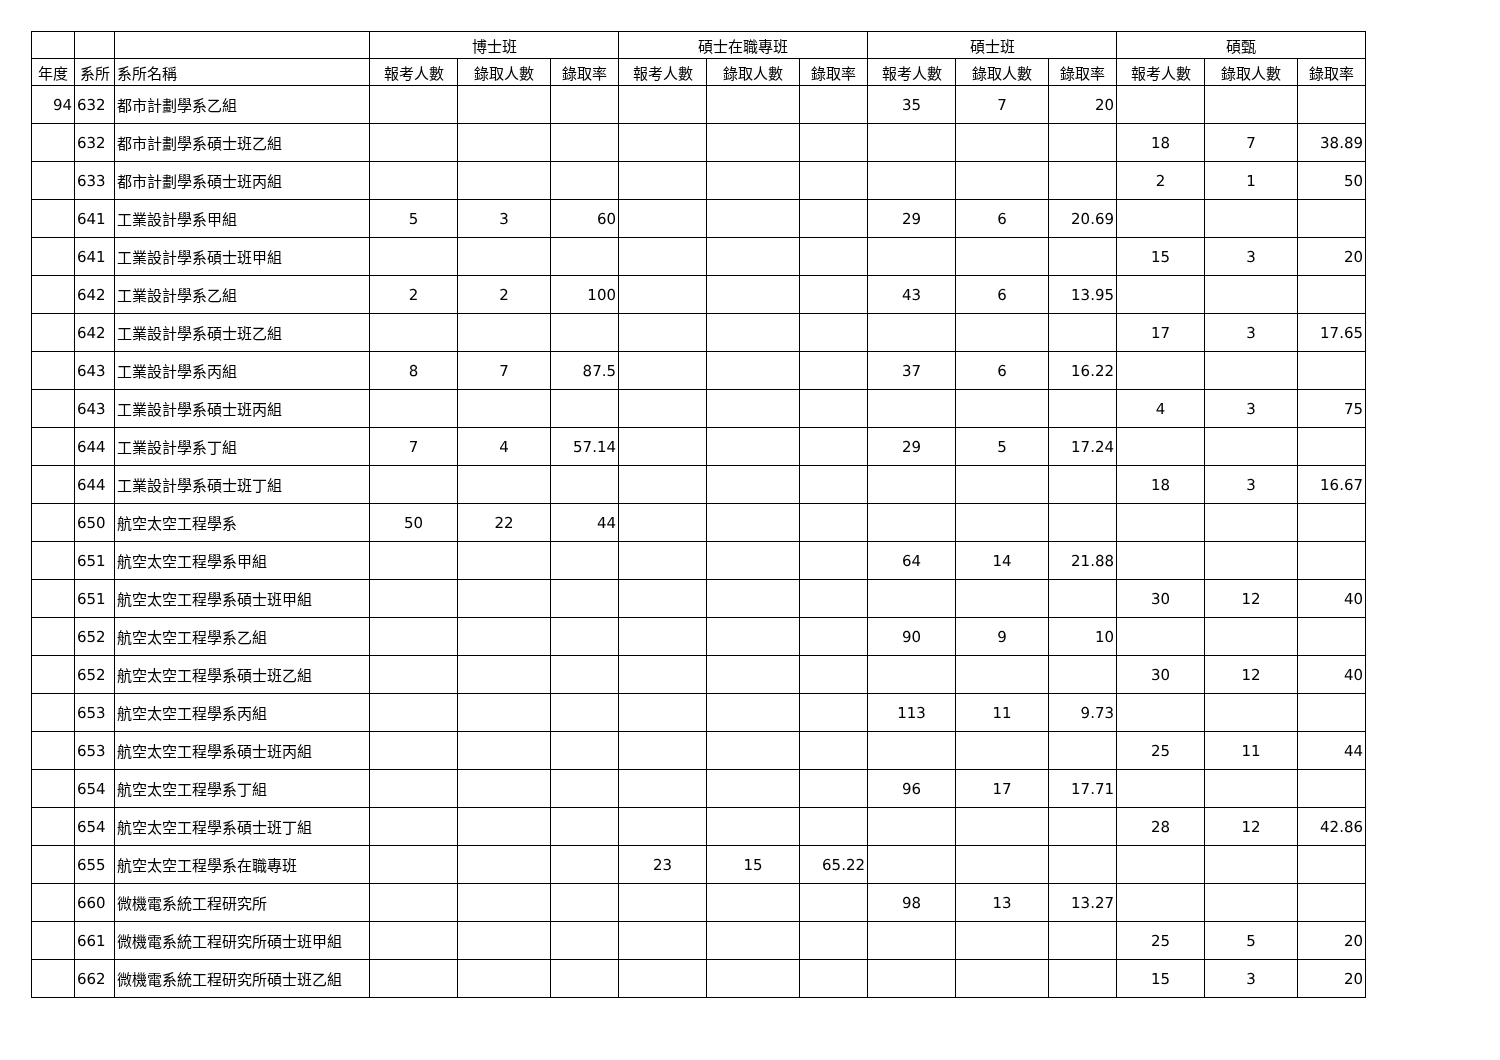| | | | 博士班 | | | 碩士在職專班 | | | 碩士班 | | | 碩甄 | | |
| --- | --- | --- | --- | --- | --- | --- | --- | --- | --- | --- | --- | --- | --- | --- |
| 年度 | 系所 | 系所名稱 | 報考人數 | 錄取人數 | 錄取率 | 報考人數 | 錄取人數 | 錄取率 | 報考人數 | 錄取人數 | 錄取率 | 報考人數 | 錄取人數 | 錄取率 |
| 94 | 632 | 都市計劃學系乙組 | | | | | | | 35 | 7 | 20 | | | |
| | 632 | 都市計劃學系碩士班乙組 | | | | | | | | | | 18 | 7 | 38.89 |
| | 633 | 都市計劃學系碩士班丙組 | | | | | | | | | | 2 | 1 | 50 |
| | 641 | 工業設計學系甲組 | 5 | 3 | 60 | | | | 29 | 6 | 20.69 | | | |
| | 641 | 工業設計學系碩士班甲組 | | | | | | | | | | 15 | 3 | 20 |
| | 642 | 工業設計學系乙組 | 2 | 2 | 100 | | | | 43 | 6 | 13.95 | | | |
| | 642 | 工業設計學系碩士班乙組 | | | | | | | | | | 17 | 3 | 17.65 |
| | 643 | 工業設計學系丙組 | 8 | 7 | 87.5 | | | | 37 | 6 | 16.22 | | | |
| | 643 | 工業設計學系碩士班丙組 | | | | | | | | | | 4 | 3 | 75 |
| | 644 | 工業設計學系丁組 | 7 | 4 | 57.14 | | | | 29 | 5 | 17.24 | | | |
| | 644 | 工業設計學系碩士班丁組 | | | | | | | | | | 18 | 3 | 16.67 |
| | 650 | 航空太空工程學系 | 50 | 22 | 44 | | | | | | | | | |
| | 651 | 航空太空工程學系甲組 | | | | | | | 64 | 14 | 21.88 | | | |
| | 651 | 航空太空工程學系碩士班甲組 | | | | | | | | | | 30 | 12 | 40 |
| | 652 | 航空太空工程學系乙組 | | | | | | | 90 | 9 | 10 | | | |
| | 652 | 航空太空工程學系碩士班乙組 | | | | | | | | | | 30 | 12 | 40 |
| | 653 | 航空太空工程學系丙組 | | | | | | | 113 | 11 | 9.73 | | | |
| | 653 | 航空太空工程學系碩士班丙組 | | | | | | | | | | 25 | 11 | 44 |
| | 654 | 航空太空工程學系丁組 | | | | | | | 96 | 17 | 17.71 | | | |
| | 654 | 航空太空工程學系碩士班丁組 | | | | | | | | | | 28 | 12 | 42.86 |
| | 655 | 航空太空工程學系在職專班 | | | | 23 | 15 | 65.22 | | | | | | |
| | 660 | 微機電系統工程研究所 | | | | | | | 98 | 13 | 13.27 | | | |
| | 661 | 微機電系統工程研究所碩士班甲組 | | | | | | | | | | 25 | 5 | 20 |
| | 662 | 微機電系統工程研究所碩士班乙組 | | | | | | | | | | 15 | 3 | 20 |